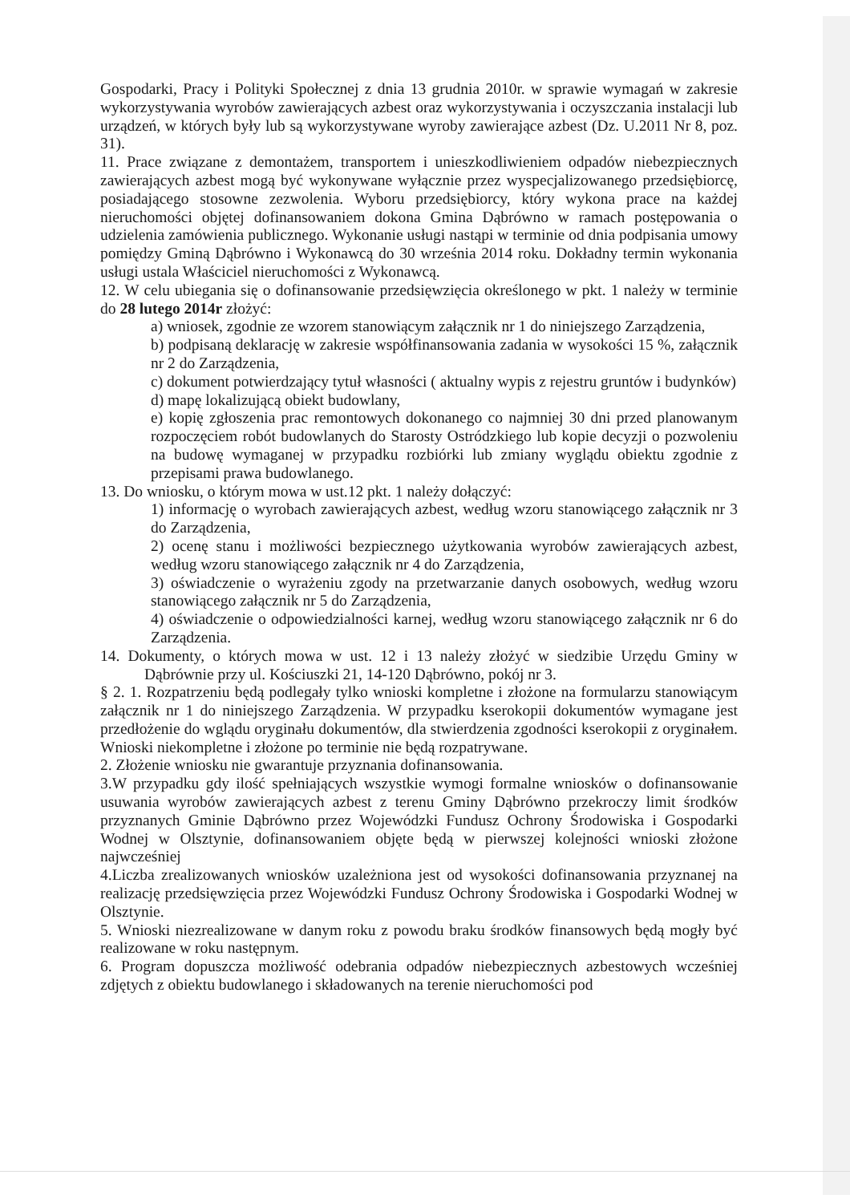Gospodarki, Pracy i Polityki Społecznej z dnia 13 grudnia 2010r. w sprawie wymagań w zakresie wykorzystywania wyrobów zawierających azbest oraz wykorzystywania i oczyszczania instalacji lub urządzeń, w których były lub są wykorzystywane wyroby zawierające azbest (Dz. U.2011 Nr 8, poz. 31).
11. Prace związane z demontażem, transportem i unieszkodliwieniem odpadów niebezpiecznych zawierających azbest mogą być wykonywane wyłącznie przez wyspecjalizowanego przedsiębiorcę, posiadającego stosowne zezwolenia. Wyboru przedsiębiorcy, który wykona prace na każdej nieruchomości objętej dofinansowaniem dokona Gmina Dąbrówno w ramach postępowania o udzielenia zamówienia publicznego. Wykonanie usługi nastąpi w terminie od dnia podpisania umowy pomiędzy Gminą Dąbrówno i Wykonawcą do 30 września 2014 roku. Dokładny termin wykonania usługi ustala Właściciel nieruchomości z Wykonawcą.
12. W celu ubiegania się o dofinansowanie przedsięwzięcia określonego w pkt. 1 należy w terminie do 28 lutego 2014r złożyć:
a) wniosek, zgodnie ze wzorem stanowiącym załącznik nr 1 do niniejszego Zarządzenia,
b) podpisaną deklarację w zakresie współfinansowania zadania w wysokości 15 %, załącznik nr 2 do Zarządzenia,
c) dokument potwierdzający tytuł własności ( aktualny wypis z rejestru gruntów i budynków)
d) mapę lokalizującą obiekt budowlany,
e) kopię zgłoszenia prac remontowych dokonanego co najmniej 30 dni przed planowanym rozpoczęciem robót budowlanych do Starosty Ostródzkiego lub kopie decyzji o pozwoleniu na budowę wymaganej w przypadku rozbiórki lub zmiany wyglądu obiektu zgodnie z przepisami prawa budowlanego.
13. Do wniosku, o którym mowa w ust.12 pkt. 1 należy dołączyć:
1) informację o wyrobach zawierających azbest, według wzoru stanowiącego załącznik nr 3 do Zarządzenia,
2) ocenę stanu i możliwości bezpiecznego użytkowania wyrobów zawierających azbest, według wzoru stanowiącego załącznik nr 4 do Zarządzenia,
3) oświadczenie o wyrażeniu zgody na przetwarzanie danych osobowych, według wzoru stanowiącego załącznik nr 5 do Zarządzenia,
4) oświadczenie o odpowiedzialności karnej, według wzoru stanowiącego załącznik nr 6 do Zarządzenia.
14. Dokumenty, o których mowa w ust. 12 i 13 należy złożyć w siedzibie Urzędu Gminy w Dąbrównie przy ul. Kościuszki 21, 14-120 Dąbrówno, pokój nr 3.
§ 2. 1. Rozpatrzeniu będą podlegały tylko wnioski kompletne i złożone na formularzu stanowiącym załącznik nr 1 do niniejszego Zarządzenia. W przypadku kserokopii dokumentów wymagane jest przedłożenie do wglądu oryginału dokumentów, dla stwierdzenia zgodności kserokopii z oryginałem. Wnioski niekompletne i złożone po terminie nie będą rozpatrywane.
2. Złożenie wniosku nie gwarantuje przyznania dofinansowania.
3.W przypadku gdy ilość spełniających wszystkie wymogi formalne wniosków o dofinansowanie usuwania wyrobów zawierających azbest z terenu Gminy Dąbrówno przekroczy limit środków przyznanych Gminie Dąbrówno przez Wojewódzki Fundusz Ochrony Środowiska i Gospodarki Wodnej w Olsztynie, dofinansowaniem objęte będą w pierwszej kolejności wnioski złożone najwcześniej
4.Liczba zrealizowanych wniosków uzależniona jest od wysokości dofinansowania przyznanej na realizację przedsięwzięcia przez Wojewódzki Fundusz Ochrony Środowiska i Gospodarki Wodnej w Olsztynie.
5. Wnioski niezrealizowane w danym roku z powodu braku środków finansowych będą mogły być realizowane w roku następnym.
6. Program dopuszcza możliwość odebrania odpadów niebezpiecznych azbestowych wcześniej zdjętych z obiektu budowlanego i składowanych na terenie nieruchomości pod